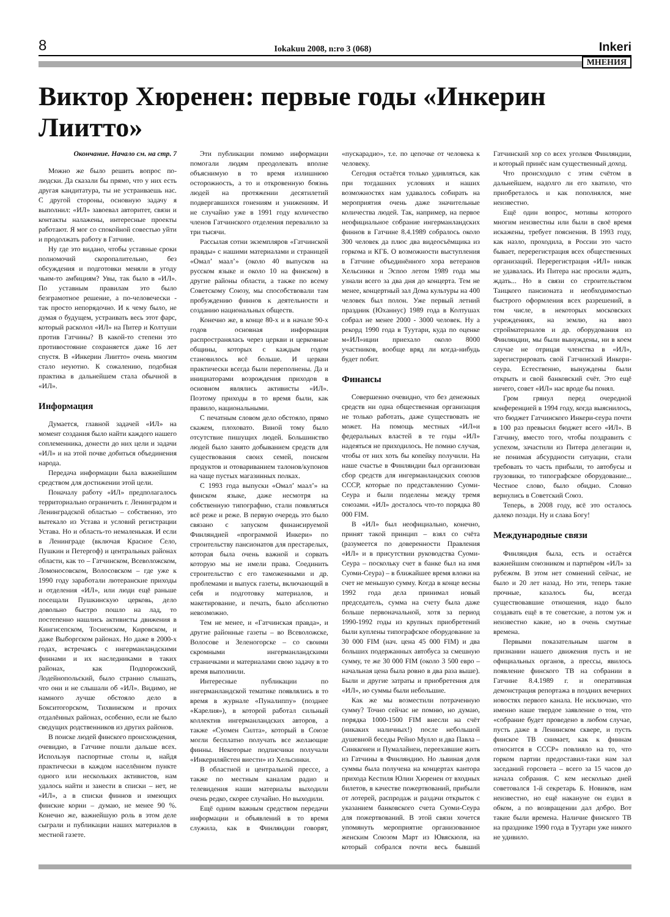8 Iokakuu 2008, n:ro 3 (068) Inkeri
МНЕНИЯ
Виктор Хюренен: первые годы «Инкерин Лиитто»
Окончание. Начало см. на стр. 7
Можно же было решить вопрос по-людски. Да сказали бы прямо, что у них есть другая кандитатура, ты не устраиваешь нас. С другой стороны, основную задачу я выполнил: «ИЛ» завоевал авторитет, связи и контакты налажены, интересные проекты работают. Я мог со спокойной совестью уйти и продолжать работу в Гатчине.
Ну где это видано, чтобы уставные сроки полномочий скоропалительно, без обсуждения и подготовки меняли в угоду чьим-то амбициям? Увы, так было в «ИЛ». По уставным правилам это было безграмотное решение, а по-человечески - так просто непорядочно. И к чему было, не думая о будущем, устраивать весь этот фарс, который расколол «ИЛ» на Питер и Колтуши против Гатчины? В какой-то степени это противостояние сохраняется даже 16 лет спустя. В «Инкерин Лиитто» очень многим стало неуютно. К сожалению, подобная практика в дальнейшем стала обычной в «ИЛ».
Информация
Думается, главной задачей «ИЛ» на момент создания было найти каждого нашего соплеменника, донести до них цели и задачи «ИЛ» и на этой почве добиться объединения народа.
Передача информации была важнейшим средством для достижении этой цели.
Поначалу работу «ИЛ» предполагалось территориально ограничить г. Ленинградом и Ленинградской областью – собственно, это вытекало из Устава и условий регистрации Устава. Но и область-то немаленькая. И если в Ленинграде (включая Красное Село, Пушкин и Петергоф) и центральных районах области, как то – Гатчинском, Всеволожском, Ломоносовском, Волосовском – где уже к 1990 году заработали лютеранские приходы и отделения «ИЛ», или люди ещё раньше посещали Пушкинскую церковь, дело довольно быстро пошло на лад, то постепенно нашлись активисты движения в Кингисепском, Тосненском, Кировском, и даже Выборгском районах. Но даже в 2000-х годах, встречаясь с ингерманландскими финнами и их наследниками в таких районах, как Подпорожский, Лодейнопольский, было странно слышать, что они и не слышали об «ИЛ». Видимо, не намного лучше обстояло дело в Бокситогорском, Тихвинском и прочих отдалённых районах, особенно, если не было сведущих родственников из других районов.
В поиске людей финского происхождения, очевидно, в Гатчине пошли дальше всех. Используя паспортные столы и, найдя практически в каждом населённом пункте одного или нескольких активистов, нам удалось найти и занести в списки – нет, не «ИЛ», а в списки финнов и имеющих финские корни – думаю, не менее 90 %. Конечно же, важнейшую роль в этом деле сыграли и публикации наших материалов в местной газете.
Эти публикации помимо информации помогали людям преодолевать вполне объяснимую в то время излишнюю осторожность, а то и откровенную боязнь людей на протяжении десятилетий подвергавшихся гонениям и унижениям. И не случайно уже в 1991 году количество членов Гатчинского отделения перевалило за три тысячи.
Рассылая сотни экземпляров «Гатчинской правды» с нашими материалами и страницей «Омал’ маал’» (около 40 выпусков на русском языке и около 10 на финском) в другие районы области, а также по всему Советскому Союзу, мы способствовали там пробуждению финнов к деятельности и созданию национальных обществ.
Конечно же, в конце 80-х и в начале 90-х годов основная информация распространялась через церкви и церковные общины, которых с каждым годом становилось всё больше. И церкви практически всегда были переполнены. Да и инициаторами возрождения приходов в основном являлись активисты «ИЛ». Поэтому приходы в то время были, как правило, национальными.
С печатным словом дело обстояло, прямо скажем, плоховато. Виной тому было отсутствие пишущих людей. Большинство людей было занято добыванием средств для существования своих семей, поиском продуктов и отовариванием талонов/купонов на чаще пустых магазинных полках.
С 1993 года выпуски «Омал’ маал’» на финском языке, даже несмотря на собственную типографию, стали появляться всё реже и реже. В первую очередь это было связано с запуском финансируемой Финляндией «программой Инкери» по строительству пансионатов для престарелых, которая была очень важной и сорвать которую мы не имели права. Соединить строительство с его таможенными и др. проблемами и выпуск газеты, включающий в себя и подготовку материалов, и макетирование, и печать, было абсолютно невозможно.
Тем не менее, и «Гатчинская правда», и другие районные газеты – во Всеволожске, Волосове и Зеленогорске – со своими скромными ингерманландскими страничками и материалами свою задачу в то время выполнили.
Интересные публикации по ингерманландской тематике появлялись в то время в журнале «Пуналиппу» (позднее «Карелия»), в которой работал сильный коллектив ингерманландских авторов, а также «Суомен Силта», который в Союзе могли бесплатно получать все желающие финны. Некоторые подписчики получали «Инкериляйстен виести» из Хельсинки.
В областной и центральной прессе, а также по местным каналам радио и телевидения наши материалы выходили очень редко, скорее случайно. Но выходили.
Ещё одним важным средством передачи информации и объявлений в то время служила, как в Финляндии говорят, «пускарадио», т.е. по цепочке от человека к человеку.
Сегодня остаётся только удивляться, как при тогдашних условиях и наших возможностях нам удавалось собирать на мероприятия очень даже значительные количества людей. Так, например, на первое неофициальное собрание ингерманландских финнов в Гатчине 8.4.1989 собралось около 300 человек да плюс два видеосъёмщика из горкома и КГБ. О возможности выступления в Гатчине объединённого хора ветеранов Хельсинки и Эспоо летом 1989 года мы узнали всего за два дня до концерта. Тем не менее, концертный зал Дома культуры на 400 человек был полон. Уже первый летний праздник (Юханнус) 1989 года в Колтушах собрал не менее 2000 - 3000 человек. Ну а рекорд 1990 года в Туутари, куда по оценке м«ИЛ»иции приехало около 8000 участников, вообще вряд ли когда-нибудь будет побит.
Финансы
Совершенно очевидно, что без денежных средств ни одна общественная организация не только работать, даже существовать не может. На помощь местных «ИЛ»и федеральных властей в те годы «ИЛ» надеяться не приходилось. Не помню случая, чтобы от них хоть бы копейку получили. На наше счастье в Финляндии был организован сбор средств для ингерманландских союзов СССР, которые по представлению Суоми-Сеура и были поделены между тремя союзами. «ИЛ» досталось что-то порядка 80 000 FIM.
В «ИЛ» был неофициально, конечно, принят такой принцип – взял со счёта (разумеется по доверенности Правления «ИЛ» и в присутствии руководства Суоми-Сеура – поскольку счет в банке был на имя Суоми-Сеура) – в ближайшее время вложи на счет не меньшую сумму. Когда в конце весны 1992 года дела принимал новый председатель, сумма на счету была даже больше первоначальной, хотя за период 1990-1992 годы из крупных приобретений были куплены типографское оборудование за 30 000 FIM (нач. цена 45 000 FIM) и два больших подержанных автобуса за смешную сумму, те же 30 000 FIM (около 3 500 евро – начальная цена была ровно в два раза выше). Были и другие затраты и приобретения для «ИЛ», но суммы были небольшие.
Как же мы возместили потраченную сумму? Точно сейчас не помню, но думаю, порядка 1000-1500 FIM внесли на счёт (никаких наличных!) после небольшой душевной беседы Рейно Мулло и два Павла – Синкконен и Пумалайнен, переехавшие жить из Гатчины в Финляндию. Но львиная доля суммы была получена на концертах кантора прихода Кестиля Юлии Хюренен от входных билетов, в качестве пожертвований, прибыли от лотерей, распродаж и раздачи открыток с указанием банковского счета Суоми-Сеура для пожертвований. В этой связи хочется упомянуть мероприятие организованное женским Союзом Март из Ювяскюля, на который собрался почти весь бывший Гатчинский хор со всех уголков Финляндии, и который принёс нам существенный доход.
Что происходило с этим счётом в дальнейшем, надолго ли его хватило, что приобреталось и как пополнялся, мне неизвестно.
Ещё один вопрос, мотивы которого многим неизвестны или были в своё время искажены, требует пояснения. В 1993 году, как назло, проходила, в России это часто бывает, перерегистрация всех общественных организаций. Перерегистрация «ИЛ» никак не удавалась. Из Питера нас просили ждать, ждать... Но в связи со строительством Таицкого пансионата и необходимостью быстрого оформления всех разрешений, в том числе, в некоторых московских учреждениях, на землю, на ввоз стройматериалов и др. оборудования из Финляндии, мы были вынуждены, ни в коем случае не отрицая членства в «ИЛ», зарегистрировать свой Гатчинский Инкери-сеура. Естественно, вынуждены были открыть и свой банковский счёт. Это ещё ничего, совет «ИЛ» нас вроде бы понял.
Гром грянул перед очередной конференцией в 1994 году, когда выяснилось, что бюджет Гатчинского Инкери-сеура почти в 100 раз превысил бюджет всего «ИЛ». В Гатчину, вместо того, чтобы поздравить с успехом, зачастили из Питера делегации и, не понимая абсурдности ситуации, стали требовать то часть прибыли, то автобусы и грузовики, то типографское оборудование... Честное слово, было обидно. Словно вернулись в Советский Союз.
Теперь, в 2008 году, всё это осталось далеко позади. Ну и слава Богу!
Международные связи
Финляндия была, есть и остаётся важнейшим союзником и партнёром «ИЛ» за рубежом. В этом нет сомнений сейчас, не было и 20 лет назад. Но эти, теперь такие прочные, казалось бы, всегда существовавшие отношения, надо было создавать ещё в те советские, а потом уж и неизвестно какие, но в очень смутные времена.
Первыми показательным шагом в признании нашего движения пусть и не официальных органов, а прессы, явилось появление финского ТВ на собрании в Гатчине 8.4.1989 г. и оперативная демонстрация репортажа в поздних вечерних новостях первого канала. Не исключаю, что именно наше твердое заявление о том, что «собрание будет проведено в любом случае, пусть даже в Ленинском сквере, и пусть финское ТВ снимает, как к финнам относится в СССР» повлияло на то, что горком партии предоставил-таки нам зал заседаний горсовета – всего за 15 часов до начала собрания. С кем несколько дней советовался 1-й секретарь Б. Новиков, нам неизвестно, но ещё накануне он ездил в обком, а по возвращении дал добро. Вот такие были времена. Наличие финского ТВ на празднике 1990 года в Туутари уже никого не удивило.